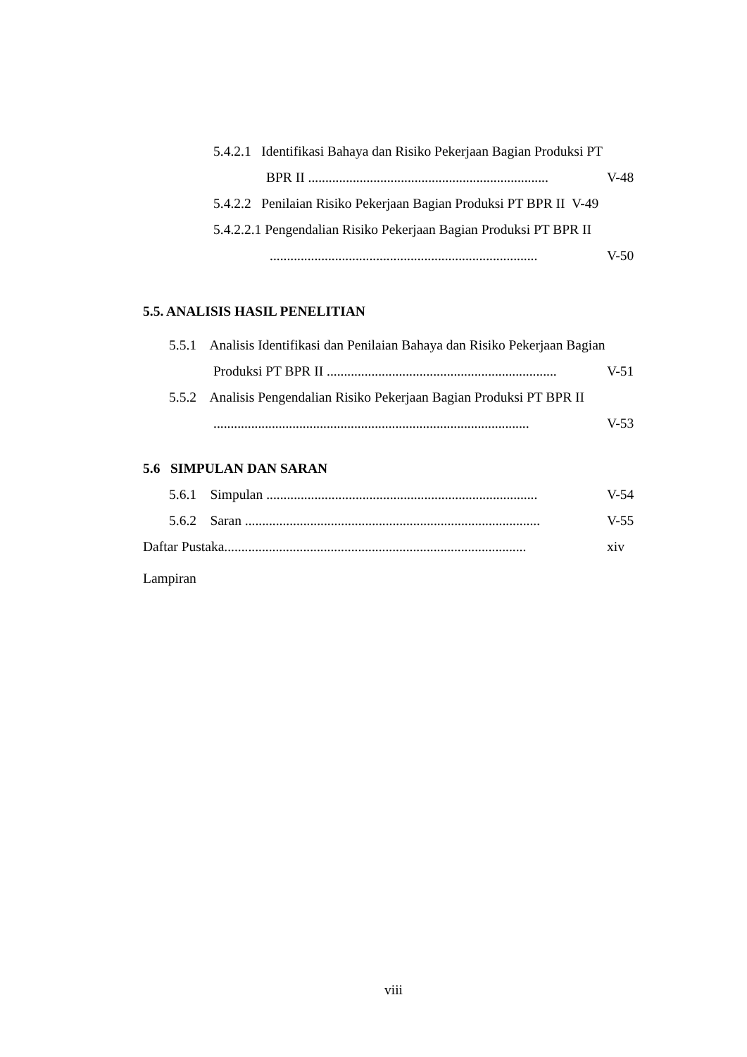5.4.2.1 Identifikasi Bahaya dan Risiko Pekerjaan Bagian Produksi PT
BPR II ...................................................................... V-48
5.4.2.2 Penilaian Risiko Pekerjaan Bagian Produksi PT BPR II V-49
5.4.2.2.1 Pengendalian Risiko Pekerjaan Bagian Produksi PT BPR II
.............................................................................. V-50
5.5. ANALISIS HASIL PENELITIAN
5.5.1 Analisis Identifikasi dan Penilaian Bahaya dan Risiko Pekerjaan Bagian
Produksi PT BPR II ................................................................... V-51
5.5.2 Analisis Pengendalian Risiko Pekerjaan Bagian Produksi PT BPR II
............................................................................................ V-53
5.6 SIMPULAN DAN SARAN
5.6.1 Simpulan ............................................................................... V-54
5.6.2 Saran ...................................................................................... V-55
Daftar Pustaka........................................................................................ xiv
Lampiran
viii